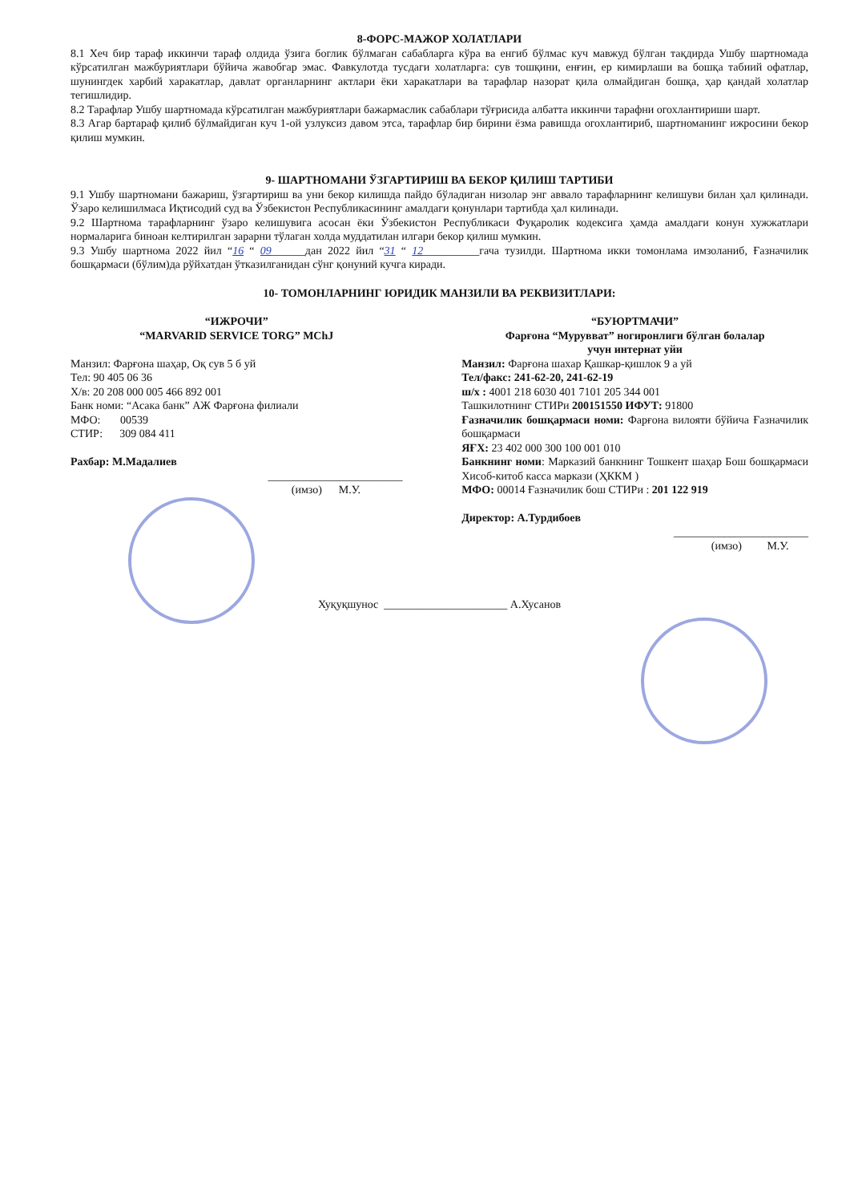8-ФОРС-МАЖОР ХОЛАТЛАРИ
8.1 Хеч бир тараф иккинчи тараф олдида ўзига боглик бўлмаган сабабларга кўра ва енгиб бўлмас куч мавжуд бўлган тақдирда Ушбу шартномада кўрсатилган мажбуриятлари бўйича жавобгар эмас. Фавкулотда тусдаги холатларга: сув тошқини, енғин, ер кимирлаши ва бошқа табиий офатлар, шунингдек харбий харакатлар, давлат органларнинг актлари ёки харакатлари ва тарафлар назорат қила олмайдиган бошқа, ҳар қандай холатлар тегишлидир.
8.2 Тарафлар Ушбу шартномада кўрсатилган мажбуриятлари бажармаслик сабаблари тўғрисида албатта иккинчи тарафни огохлантириши шарт.
8.3 Агар бартараф қилиб бўлмайдиган куч 1-ой узлуксиз давом этса, тарафлар бир бирини ёзма равишда огохлантириб, шартноманинг ижросини бекор қилиш мумкин.
9- ШАРТНОМАНИ ЎЗГАРТИРИШ ВА БЕКОР ҚИЛИШ ТАРТИБИ
9.1 Ушбу шартномани бажариш, ўзгартириш ва уни бекор килишда пайдо бўладиган низолар энг аввало тарафларнинг келишуви билан ҳал қилинади. Ўзаро келишилмаса Иқтисодий суд ва Ўзбекистон Республикасининг амалдаги қонунлари тартибда ҳал килинади.
9.2 Шартнома тарафларнинг ўзаро келишувига асосан ёки Ўзбекистон Республикаси Фуқаролик кодексига ҳамда амалдаги конун хужжатлари нормаларига биноан келтирилган зарарни тўлаган холда муддатилан илгари бекор қилиш мумкин.
9.3 Ушбу шартнома 2022 йил “16 “ 09______дан 2022 йил “31 “ 12__________гача тузилди. Шартнома икки томонлама имзоланиб, Ғазначилик бошқармаси (бўлим)да рўйхатдан ўтказилганидан сўнг қонуний кучга киради.
10- ТОМОНЛАРНИНГ ЮРИДИК МАНЗИЛИ ВА РЕКВИЗИТЛАРИ:
“ИЖРОЧИ”
“MARVARID SERVICE TORG” MChJ
Манзил: Фарғона шаҳар, Оқ сув 5 б уй
Тел: 90 405 06 36
Х/в: 20 208 000 005 466 892 001
Банк номи: “Асака банк” АЖ Фарғона филиали
МФО: 00539
СТИР: 309 084 411
Рахбар: М.Мадалиев
________________________
(имзо) М.У.
“БУЮРТМАЧИ”
Фарғона “Мурувват” ногиронлиги бўлган болалар
учун интернат уйи
Манзил: Фарғона шахар Қашкар-қишлок 9 а уй
Тел/факс: 241-62-20, 241-62-19
ш/х : 4001 218 6030 401 7101 205 344 001
Ташкилотнинг СТИРи 200151550 ИФУТ: 91800
Ғазначилик бошқармаси номи: Фарғона вилояти бўйича Ғазначилик бошқармаси
ЯҒХ: 23 402 000 300 100 001 010
Банкнинг номи: Марказий банкнинг Тошкент шаҳар Бош бошқармаси Хисоб-китоб касса маркази (ҲККМ )
МФО: 00014 Ғазначилик бош СТИРи : 201 122 919
Директор: А.Турдибоев
________________________
(имзо) М.У.
Хуқуқшунос ______________________ А.Хусанов